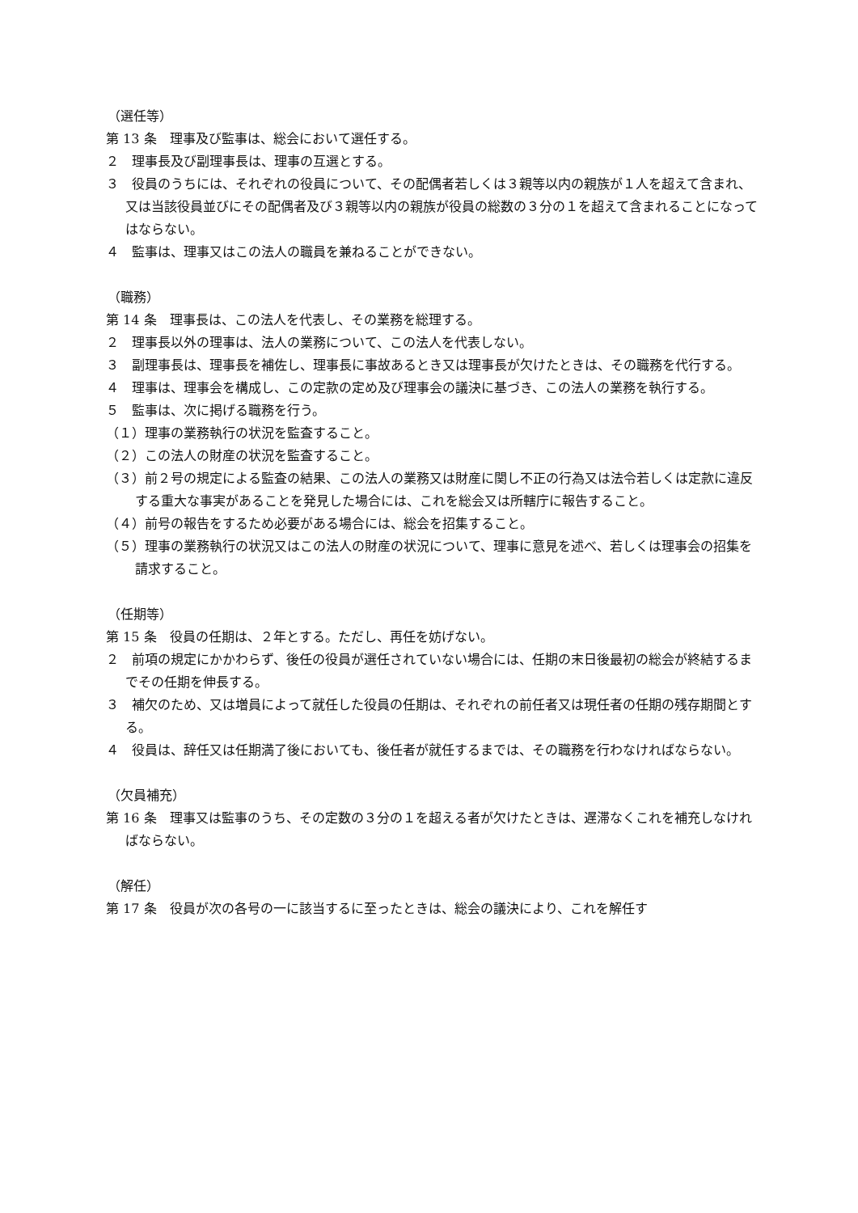（選任等）
第 13 条　理事及び監事は、総会において選任する。
２　理事長及び副理事長は、理事の互選とする。
３　役員のうちには、それぞれの役員について、その配偶者若しくは３親等以内の親族が１人を超えて含まれ、又は当該役員並びにその配偶者及び３親等以内の親族が役員の総数の３分の１を超えて含まれることになってはならない。
４　監事は、理事又はこの法人の職員を兼ねることができない。
（職務）
第 14 条　理事長は、この法人を代表し、その業務を総理する。
２　理事長以外の理事は、法人の業務について、この法人を代表しない。
３　副理事長は、理事長を補佐し、理事長に事故あるとき又は理事長が欠けたときは、その職務を代行する。
４　理事は、理事会を構成し、この定款の定め及び理事会の議決に基づき、この法人の業務を執行する。
５　監事は、次に掲げる職務を行う。
（１）理事の業務執行の状況を監査すること。
（２）この法人の財産の状況を監査すること。
（３）前２号の規定による監査の結果、この法人の業務又は財産に関し不正の行為又は法令若しくは定款に違反する重大な事実があることを発見した場合には、これを総会又は所轄庁に報告すること。
（４）前号の報告をするため必要がある場合には、総会を招集すること。
（５）理事の業務執行の状況又はこの法人の財産の状況について、理事に意見を述べ、若しくは理事会の招集を請求すること。
（任期等）
第 15 条　役員の任期は、２年とする。ただし、再任を妨げない。
２　前項の規定にかかわらず、後任の役員が選任されていない場合には、任期の末日後最初の総会が終結するまでその任期を伸長する。
３　補欠のため、又は増員によって就任した役員の任期は、それぞれの前任者又は現任者の任期の残存期間とする。
４　役員は、辞任又は任期満了後においても、後任者が就任するまでは、その職務を行わなければならない。
（欠員補充）
第 16 条　理事又は監事のうち、その定数の３分の１を超える者が欠けたときは、遅滞なくこれを補充しなければならない。
（解任）
第 17 条　役員が次の各号の一に該当するに至ったときは、総会の議決により、これを解任す